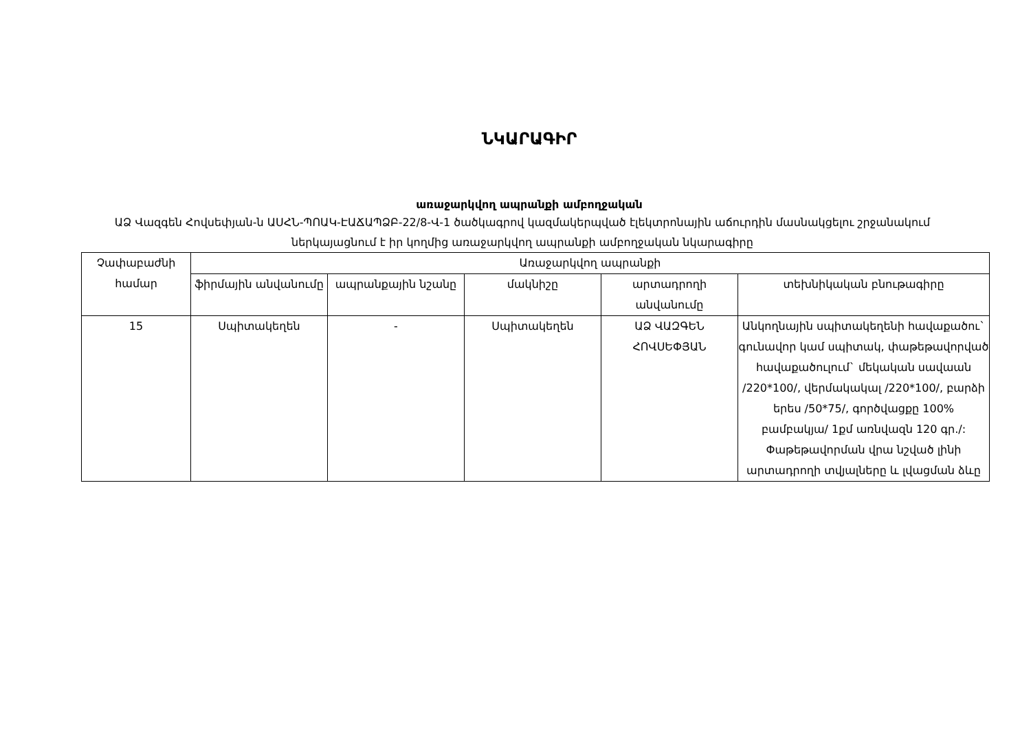ՆԿԱՐԱԳԻՐ
առաջարկվող ապրանքի ամբողջական
ԱՁ Վազգեն Հովսեփյան-ն ԱՍՀՆ-ՊՈԱԿ-ԷԱՃԱՊՁԲ-22/8-Վ-1 ծածկագրով կազմակերպված էլեկտրոնային աճուրդին մասնակցելու շրջանակում ներկայացնում է իր կողմից առաջարկվող ապրանքի ամբողջական նկարագիրը
| Չափաբաժնի համար | Առաջարկվող ապրանքի | | | | |
| --- | --- | --- | --- | --- | --- |
| | ֆիրմային անվանումը | ապրանքային նշանը | մակնիշը | արտադրողի անվանումը | տեխնիկական բնութագիրը |
| 15 | Սպիտակեղեն | - | Սպիտակեղեն | ԱՁ ՎԱԶԳԵՆ ՀՈՎՍԵՓՅԱՆ | Անկողնային սպիտակեղենի հավաքածու` գունավոր կամ սպիտակ, փաթեթավորված հավաքածուլում` մեկական սավաան /220*100/, վերմակակալ /220*100/, բարձի երես /50*75/, գործվացքը 100% բամբակյա/ 1քմ առնվազն 120 գր./: Փաթեթավորման վրա նշված լինի արտադրողի տվյալները և լվացման ձևը |